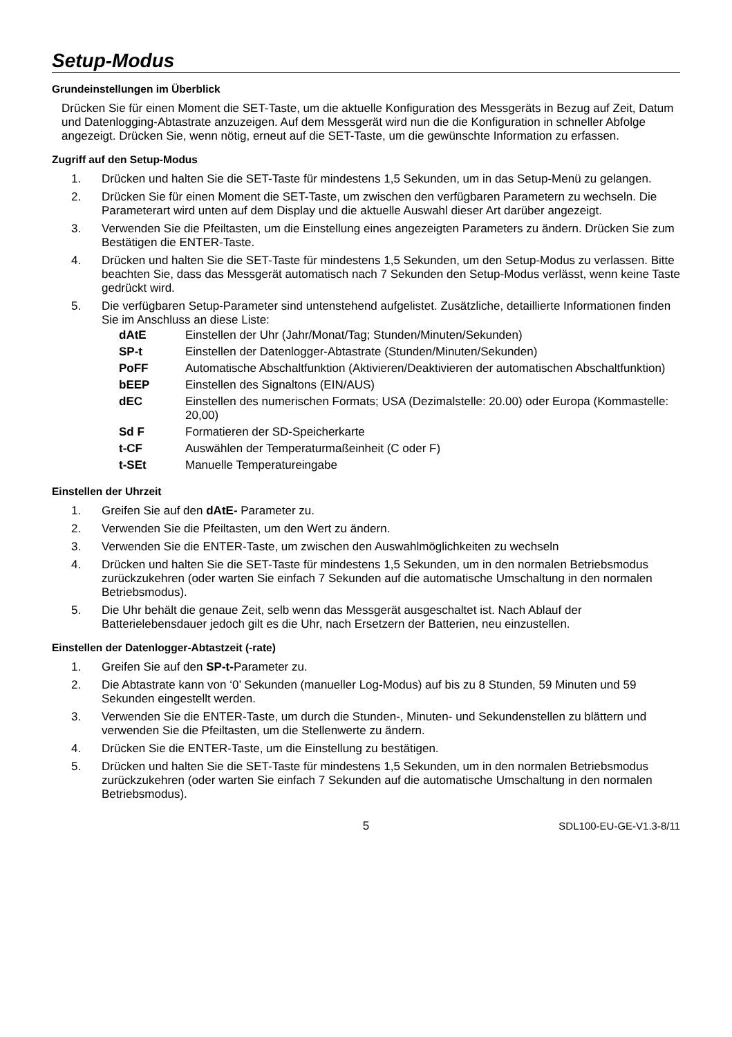Setup-Modus
Grundeinstellungen im Überblick
Drücken Sie für einen Moment die SET-Taste, um die aktuelle Konfiguration des Messgeräts in Bezug auf Zeit, Datum und Datenlogging-Abtastrate anzuzeigen. Auf dem Messgerät wird nun die die Konfiguration in schneller Abfolge angezeigt. Drücken Sie, wenn nötig, erneut auf die SET-Taste, um die gewünschte Information zu erfassen.
Zugriff auf den Setup-Modus
1. Drücken und halten Sie die SET-Taste für mindestens 1,5 Sekunden, um in das Setup-Menü zu gelangen.
2. Drücken Sie für einen Moment die SET-Taste, um zwischen den verfügbaren Parametern zu wechseln. Die Parameterart wird unten auf dem Display und die aktuelle Auswahl dieser Art darüber angezeigt.
3. Verwenden Sie die Pfeiltasten, um die Einstellung eines angezeigten Parameters zu ändern. Drücken Sie zum Bestätigen die ENTER-Taste.
4. Drücken und halten Sie die SET-Taste für mindestens 1,5 Sekunden, um den Setup-Modus zu verlassen. Bitte beachten Sie, dass das Messgerät automatisch nach 7 Sekunden den Setup-Modus verlässt, wenn keine Taste gedrückt wird.
5. Die verfügbaren Setup-Parameter sind untenstehend aufgelistet. Zusätzliche, detaillierte Informationen finden Sie im Anschluss an diese Liste:
dAtE Einstellen der Uhr (Jahr/Monat/Tag; Stunden/Minuten/Sekunden)
SP-t Einstellen der Datenlogger-Abtastrate (Stunden/Minuten/Sekunden)
PoFF Automatische Abschaltfunktion (Aktivieren/Deaktivieren der automatischen Abschaltfunktion)
bEEP Einstellen des Signaltons (EIN/AUS)
dEC Einstellen des numerischen Formats; USA (Dezimalstelle: 20.00) oder Europa (Kommastelle: 20,00)
Sd F Formatieren der SD-Speicherkarte
t-CF Auswählen der Temperaturmaßeinheit (C oder F)
t-SEt Manuelle Temperatureingabe
Einstellen der Uhrzeit
1. Greifen Sie auf den dAtE- Parameter zu.
2. Verwenden Sie die Pfeiltasten, um den Wert zu ändern.
3. Verwenden Sie die ENTER-Taste, um zwischen den Auswahlmöglichkeiten zu wechseln
4. Drücken und halten Sie die SET-Taste für mindestens 1,5 Sekunden, um in den normalen Betriebsmodus zurückzukehren (oder warten Sie einfach 7 Sekunden auf die automatische Umschaltung in den normalen Betriebsmodus).
5. Die Uhr behält die genaue Zeit, selb wenn das Messgerät ausgeschaltet ist. Nach Ablauf der Batterielebensdauer jedoch gilt es die Uhr, nach Ersetzern der Batterien, neu einzustellen.
Einstellen der Datenlogger-Abtastzeit (-rate)
1. Greifen Sie auf den SP-t-Parameter zu.
2. Die Abtastrate kann von ‘0’ Sekunden (manueller Log-Modus) auf bis zu 8 Stunden, 59 Minuten und 59 Sekunden eingestellt werden.
3. Verwenden Sie die ENTER-Taste, um durch die Stunden-, Minuten- und Sekundenstellen zu blättern und verwenden Sie die Pfeiltasten, um die Stellenwerte zu ändern.
4. Drücken Sie die ENTER-Taste, um die Einstellung zu bestätigen.
5. Drücken und halten Sie die SET-Taste für mindestens 1,5 Sekunden, um in den normalen Betriebsmodus zurückzukehren (oder warten Sie einfach 7 Sekunden auf die automatische Umschaltung in den normalen Betriebsmodus).
5 SDL100-EU-GE-V1.3-8/11